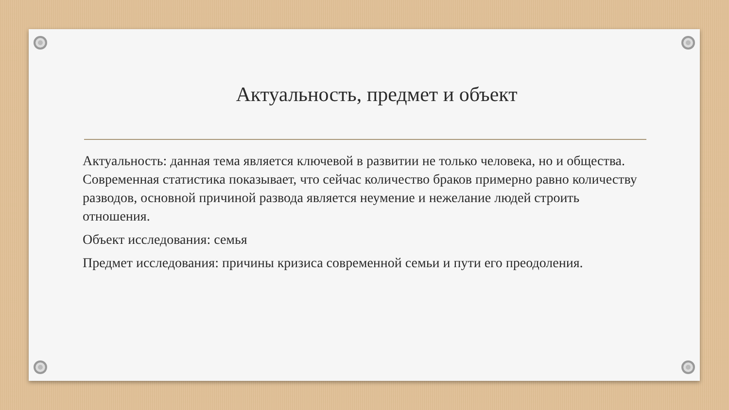Актуальность, предмет и объект
Актуальность: данная тема является ключевой в развитии не только человека, но и общества. Современная статистика показывает, что сейчас количество браков примерно равно количеству разводов, основной причиной развода является неумение и нежелание людей строить отношения.
Объект исследования: семья
Предмет исследования: причины кризиса современной семьи и пути его преодоления.